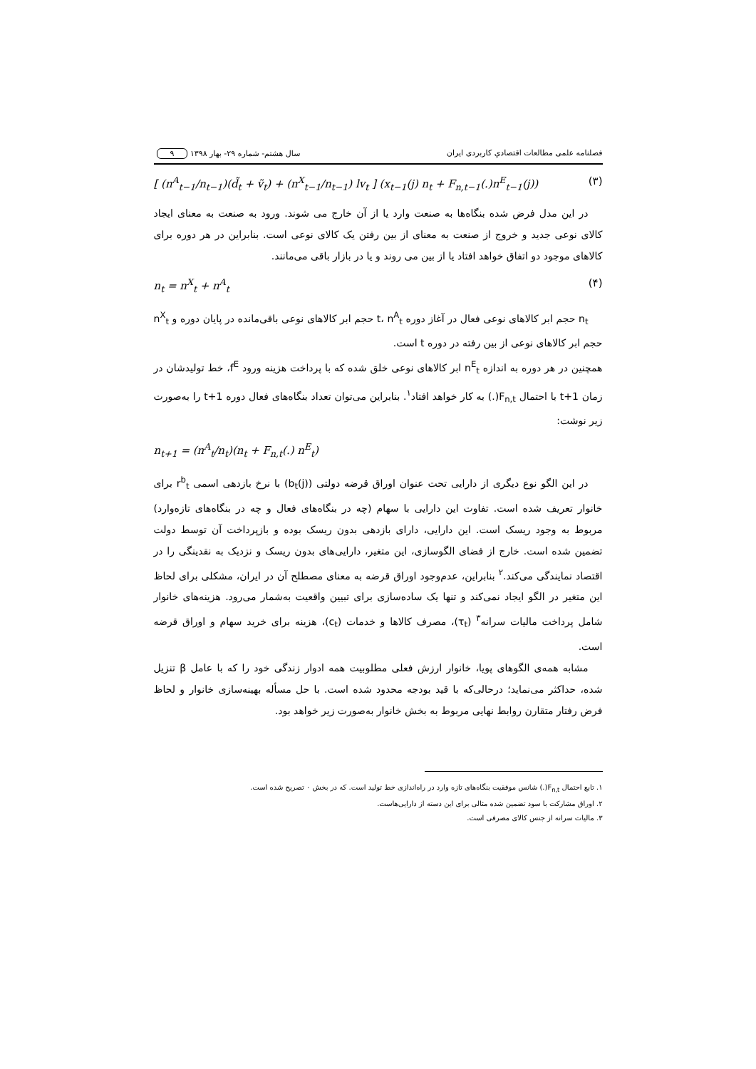فصلنامه علمی مطالعات اقتصادیِ کاربردی ایران سال هشتم- شماره ۲۹- بهار ۱۳۹۸ ۹
[ (n<sup>A</sup><sub>t−1</sub>/n<sub>t−1</sub>)(d̃<sub>t</sub> + ṽ<sub>t</sub>) + (n<sup>X</sup><sub>t−1</sub>/n<sub>t−1</sub>) lv<sub>t</sub> ] (x<sub>t−1</sub>(j) n<sub>t</sub> + F<sub>n,t−1</sub>(.)n<sup>E</sup><sub>t−1</sub>(j)) (۳)
در این مدل فرض شده بنگاه‌ها به صنعت وارد یا از آن خارج می شوند. ورود به صنعت به معنای ایجاد کالای نوعی جدید و خروج از صنعت به معنای از بین رفتن یک کالای نوعی است. بنابراین در هر دوره برای کالاهای موجود دو اتفاق خواهد افتاد یا از بین می روند و یا در بازار باقی می‌مانند.
n<sub>t</sub> = n<sup>X</sup><sub>t</sub> + n<sup>A</sup><sub>t</sub> (۴)
n<sub>t</sub> حجم ابر کالاهای نوعی فعال در آغاز دوره t، n<sup>A</sup><sub>t</sub> حجم ابر کالاهای نوعی باقی‌مانده در پایان دوره و n<sup>X</sup><sub>t</sub> حجم ابر کالاهای نوعی از بین رفته در دوره t است.
همچنین در هر دوره به اندازه n<sup>E</sup><sub>t</sub> ابر کالاهای نوعی خلق شده که با پرداخت هزینه ورود f<sup>E</sup>، خط تولیدشان در زمان t+1 با احتمال F<sub>n,t</sub>(.) به کار خواهد افتاد<sup>۱</sup>. بنابراین می‌توان تعداد بنگاه‌های فعال دوره t+1 را به‌صورت زیر نوشت:
n<sub>t+1</sub> = (n<sup>A</sup><sub>t</sub>/n<sub>t</sub>)(n<sub>t</sub> + F<sub>n,t</sub>(.) n<sup>E</sup><sub>t</sub>)
در این الگو نوع دیگری از دارایی تحت عنوان اوراق قرضه دولتی (b<sub>t</sub>(j)) با نرخ بازدهی اسمی r<sup>b</sup><sub>t</sub> برای خانوار تعریف شده است. تفاوت این دارایی با سهام (چه در بنگاه‌های فعال و چه در بنگاه‌های تازه‌وارد) مربوط به وجود ریسک است. این دارایی، دارای بازدهی بدون ریسک بوده و بازپرداخت آن توسط دولت تضمین شده است. خارج از فضای الگوسازی، این متغیر، دارایی‌های بدون ریسک و نزدیک به نقدینگی را در اقتصاد نمایندگی می‌کند.<sup>۲</sup> بنابراین، عدم‌وجود اوراق قرضه به معنای مصطلح آن در ایران، مشکلی برای لحاظ این متغیر در الگو ایجاد نمی‌کند و تنها یک ساده‌سازی برای تبیین واقعیت به‌شمار می‌رود. هزینه‌های خانوار شامل پرداخت مالیات سرانه<sup>۳</sup> (τ<sub>t</sub>)، مصرف کالاها و خدمات (c<sub>t</sub>)، هزینه برای خرید سهام و اوراق قرضه است.
مشابه همه‌ی الگوهای پویا، خانوار ارزش فعلی مطلوبیت همه ادوار زندگی خود را که با عامل β تنزیل شده، حداکثر می‌نماید؛ درحالی‌که با قید بودجه محدود شده است. با حل مسأله بهینه‌سازی خانوار و لحاظ فرض رفتار متقارن روابط نهایی مربوط به بخش خانوار به‌صورت زیر خواهد بود.
۱. تابع احتمال F<sub>n,t</sub>(.) شانس موفقیت بنگاه‌های تازه وارد در راه‌اندازی خط تولید است. که در بخش ۰ تصریح شده است.
۲. اوراق مشارکت با سود تضمین شده مثالی برای این دسته از دارایی‌هاست.
۳. مالیات سرانه از جنس کالای مصرفی است.